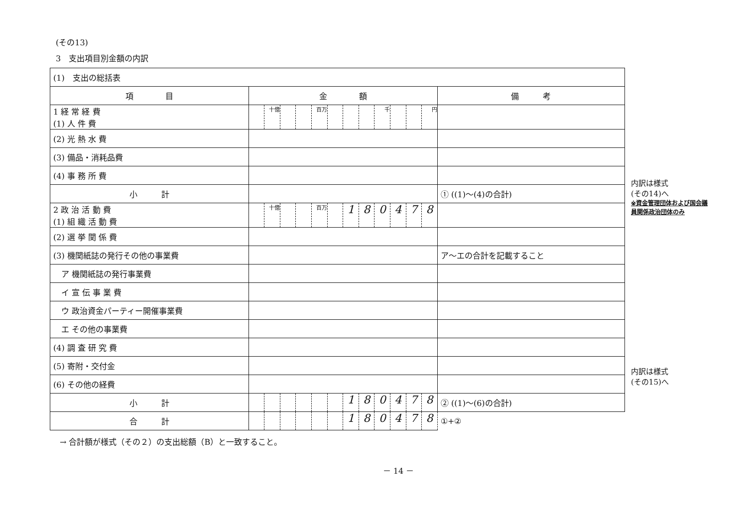(その13)
3　支出項目別金額の内訳
| (1) 支出の総括表 | | | | | | | | | | | | | |
| 項 目 | 金 額 | | | | | | | | | | | | 備 考 |
| 1 経 常 経 費 (1) 人 件 費 | | 十億 | | | 百万 | | | | 千 | | | 円 | |
| (2) 光 熱 水 費 | | | | | | | | | | | | | |
| (3) 備品・消耗品費 | | | | | | | | | | | | | |
| (4) 事 務 所 費 | | | | | | | | | | | | | |
| 小 計 | | | | | | | | | | | | | ① ((1)〜(4)の合計) |
| 2 政 治 活 動 費 (1) 組 織 活 動 費 | | 十億 | | | 百万 | | 1 | 8 | 0 | 4 | 7 | 8 | |
| (2) 選 挙 関 係 費 | | | | | | | | | | | | | |
| (3) 機関紙誌の発行その他の事業費 | | | | | | | | | | | | | ア〜エの合計を記載すること |
| ア 機関紙誌の発行事業費 | | | | | | | | | | | | | |
| イ 宣 伝 事 業 費 | | | | | | | | | | | | | |
| ウ 政治資金パーティー開催事業費 | | | | | | | | | | | | | |
| エ その他の事業費 | | | | | | | | | | | | | |
| (4) 調 査 研 究 費 | | | | | | | | | | | | | |
| (5) 寄附・交付金 | | | | | | | | | | | | | |
| (6) その他の経費 | | | | | | | | | | | | | |
| 小 計 | | | | | | | 1 | 8 | 0 | 4 | 7 | 8 | ② ((1)〜(6)の合計) |
| 合 計 | | | | | | | 1 | 8 | 0 | 4 | 7 | 8 | ①+② |
内訳は様式
(その14)へ
※資金管理団体および国会議員関係政治団体のみ
内訳は様式
(その15)へ
→ 合計額が様式（その２）の支出総額（B）と一致すること。
－ 14 －